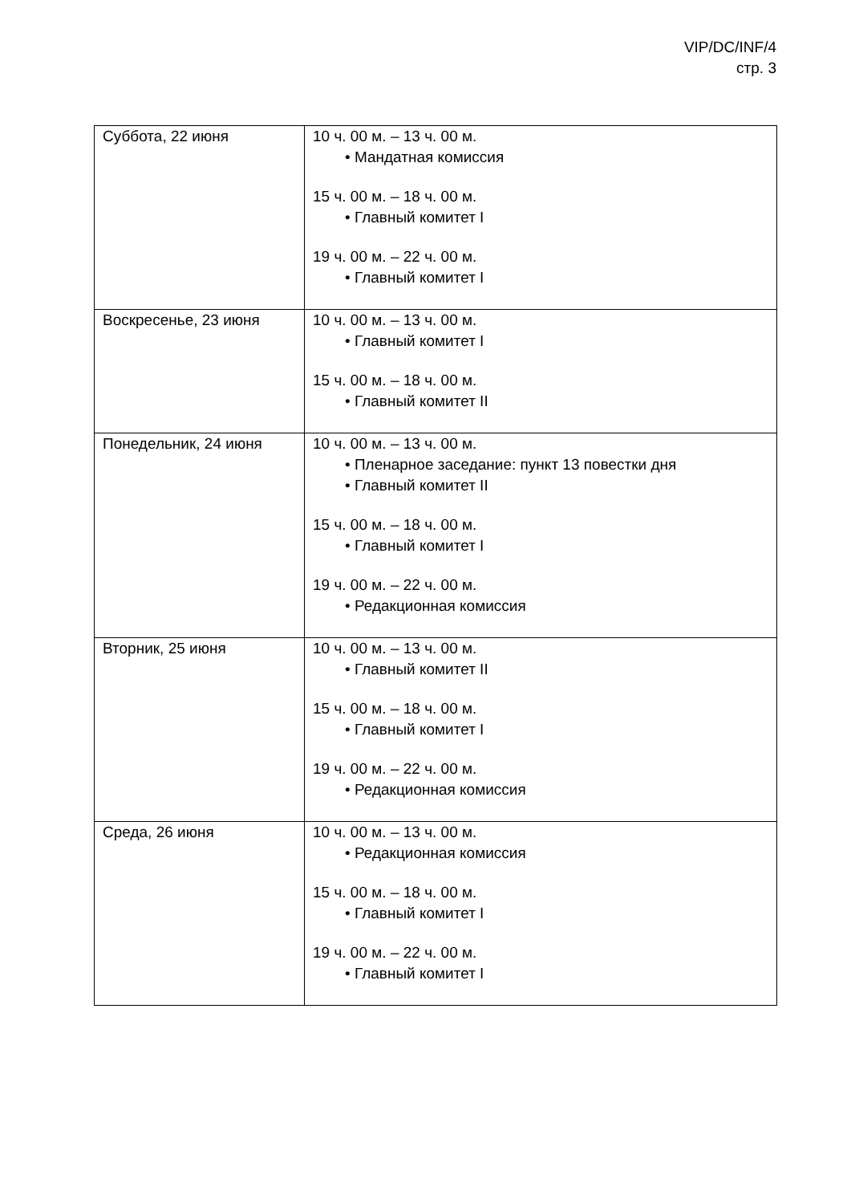VIP/DC/INF/4
стр. 3
| Суббота, 22 июня | 10 ч. 00 м. – 13 ч. 00 м. • Мандатная комиссия 15 ч. 00 м. – 18 ч. 00 м. • Главный комитет I 19 ч. 00 м. – 22 ч. 00 м. • Главный комитет I |
| Воскресенье, 23 июня | 10 ч. 00 м. – 13 ч. 00 м. • Главный комитет I 15 ч. 00 м. – 18 ч. 00 м. • Главный комитет II |
| Понедельник, 24 июня | 10 ч. 00 м. – 13 ч. 00 м. • Пленарное заседание: пункт 13 повестки дня • Главный комитет II 15 ч. 00 м. – 18 ч. 00 м. • Главный комитет I 19 ч. 00 м. – 22 ч. 00 м. • Редакционная комиссия |
| Вторник, 25 июня | 10 ч. 00 м. – 13 ч. 00 м. • Главный комитет II 15 ч. 00 м. – 18 ч. 00 м. • Главный комитет I 19 ч. 00 м. – 22 ч. 00 м. • Редакционная комиссия |
| Среда, 26 июня | 10 ч. 00 м. – 13 ч. 00 м. • Редакционная комиссия 15 ч. 00 м. – 18 ч. 00 м. • Главный комитет I 19 ч. 00 м. – 22 ч. 00 м. • Главный комитет I |